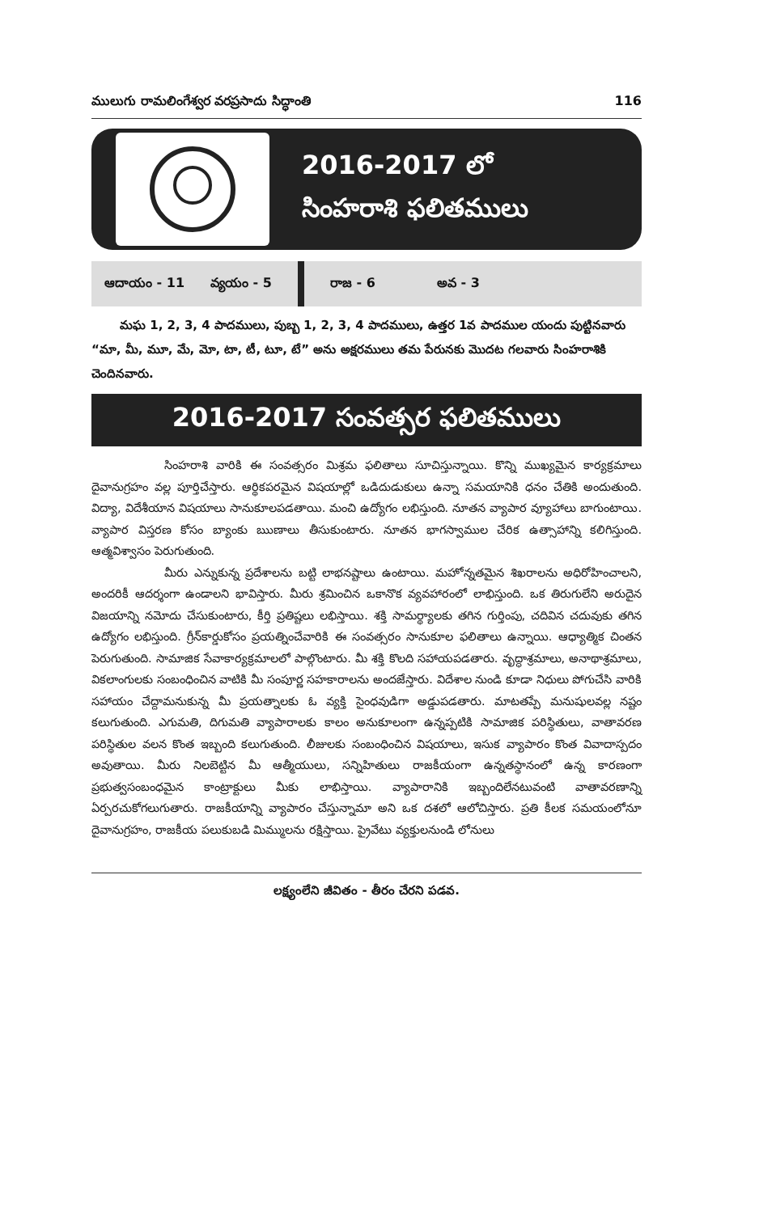ములుగు రామలింగేశ్వర వరప్రసాదు సిద్ధాంతి 116
2016-2017 లో
సింహరాశి ఫలితములు
ఆదాయం - 11 వ్యయం - 5 రాజ - 6 అవ - 3
మఘ 1, 2, 3, 4 పాదములు, పుబ్బ 1, 2, 3, 4 పాదములు, ఉత్తర 1వ పాదముల యందు పుట్టినవారు “మా, మీ, మూ, మే, మో, టా, టీ, టూ, టే” అను అక్షరములు తమ పేరునకు మొదట గలవారు సింహరాశికి చెందినవారు.
2016-2017 సంవత్సర ఫలితములు
సింహరాశి వారికి ఈ సంవత్సరం మిశ్రమ ఫలితాలు సూచిస్తున్నాయి. కొన్ని ముఖ్యమైన కార్యక్రమాలు దైవానుగ్రహం వల్ల పూర్తిచేస్తారు. ఆర్థికపరమైన విషయాల్లో ఒడిదుడుకులు ఉన్నా సమయానికి ధనం చేతికి అందుతుంది. విద్యా, విదేశీయాన విషయాలు సానుకూలపడతాయి. మంచి ఉద్యోగం లభిస్తుంది. నూతన వ్యాపార వ్యూహాలు బాగుంటాయి. వ్యాపార విస్తరణ కోసం బ్యాంకు ఋణాలు తీసుకుంటారు. నూతన భాగస్వాముల చేరిక ఉత్సాహాన్ని కలిగిస్తుంది. ఆత్మవిశ్వాసం పెరుగుతుంది.
మీరు ఎన్నుకున్న ప్రదేశాలను బట్టి లాభనష్టాలు ఉంటాయి. మహోన్నతమైన శిఖరాలను అధిరోహించాలని, అందరికీ ఆదర్శంగా ఉండాలని భావిస్తారు. మీరు శ్రమించిన ఒకానొక వ్యవహారంలో లాభిస్తుంది. ఒక తిరుగులేని అరుదైన విజయాన్ని నమోదు చేసుకుంటారు, కీర్తి ప్రతిష్టలు లభిస్తాయి. శక్తి సామర్థ్యాలకు తగిన గుర్తింపు, చదివిన చదువుకు తగిన ఉద్యోగం లభిస్తుంది. గ్రీన్‌కార్డుకోసం ప్రయత్నించేవారికి ఈ సంవత్సరం సానుకూల ఫలితాలు ఉన్నాయి. ఆధ్యాత్మిక చింతన పెరుగుతుంది. సామాజిక సేవాకార్యక్రమాలలో పాల్గొంటారు. మీ శక్తి కొలది సహాయపడతారు. వృద్ధాశ్రమాలు, అనాథాశ్రమాలు, వికలాంగులకు సంబంధించిన వాటికి మీ సంపూర్ణ సహకారాలను అందజేస్తారు. విదేశాల నుండి కూడా నిధులు పోగుచేసి వారికి సహాయం చేద్దామనుకున్న మీ ప్రయత్నాలకు ఓ వ్యక్తి సైంధవుడిగా అడ్డుపడతారు. మాటతప్పే మనుషులవల్ల నష్టం కలుగుతుంది. ఎగుమతి, దిగుమతి వ్యాపారాలకు కాలం అనుకూలంగా ఉన్నప్పటికి సామాజిక పరిస్థితులు, వాతావరణ పరిస్థితుల వలన కొంత ఇబ్బంది కలుగుతుంది. లీజులకు సంబంధించిన విషయాలు, ఇసుక వ్యాపారం కొంత వివాదాస్పదం అవుతాయి. మీరు నిలబెట్టిన మీ ఆత్మీయులు, సన్నిహితులు రాజకీయంగా ఉన్నతస్థానంలో ఉన్న కారణంగా ప్రభుత్వసంబంధమైన కాంట్రాక్టులు మీకు లాభిస్తాయి. వ్యాపారానికి ఇబ్బందిలేనటువంటి వాతావరణాన్ని ఏర్పరచుకోగలుగుతారు. రాజకీయాన్ని వ్యాపారం చేస్తున్నామా అని ఒక దశలో ఆలోచిస్తారు. ప్రతి కీలక సమయంలోనూ దైవానుగ్రహం, రాజకీయ పలుకుబడి మిమ్ములను రక్షిస్తాయి. ప్రైవేటు వ్యక్తులనుండి లోనులు
లక్ష్యంలేని జీవితం - తీరం చేరని పడవ.